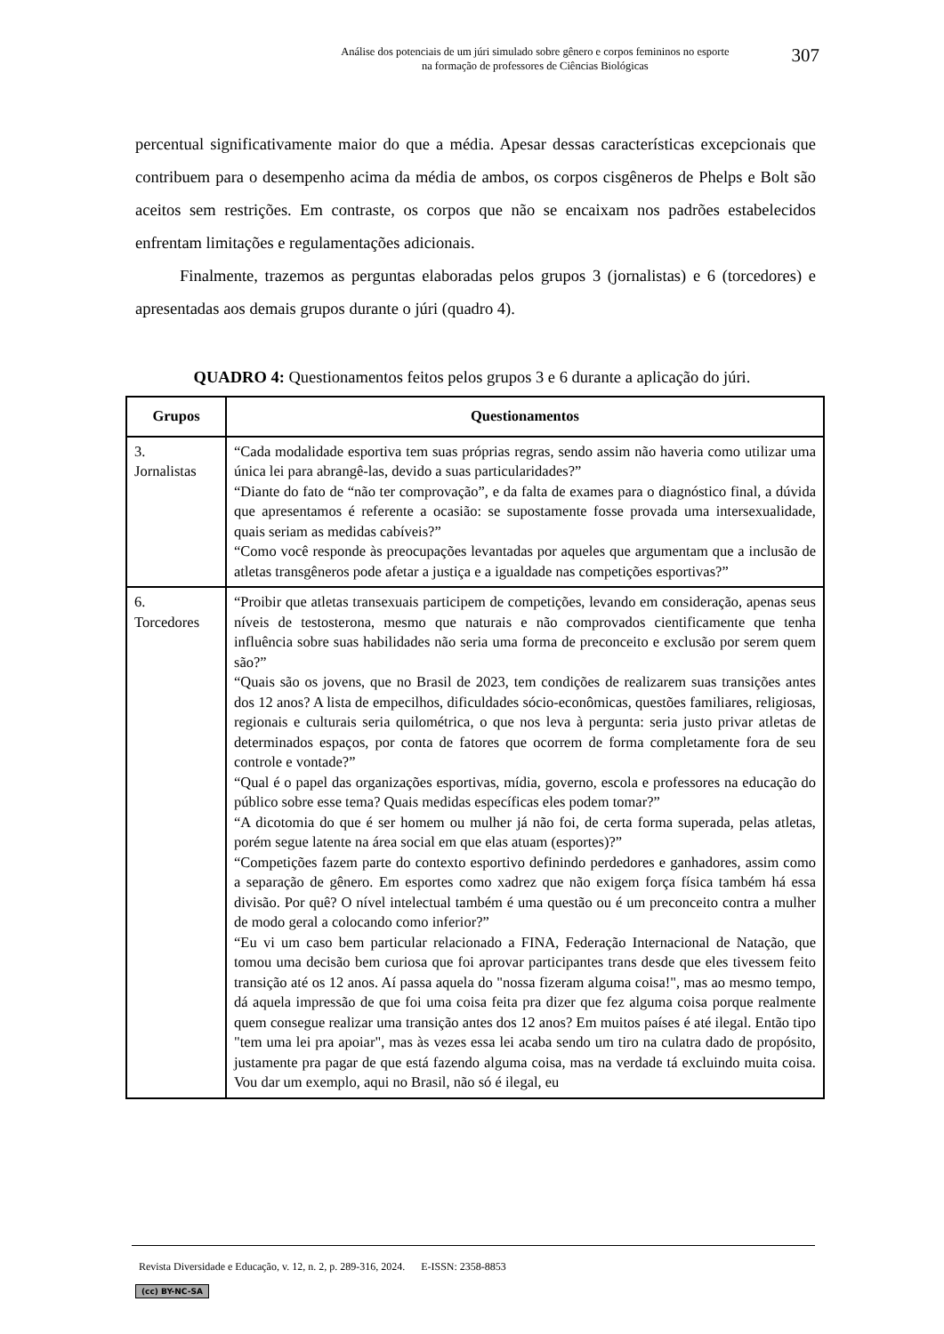Análise dos potenciais de um júri simulado sobre gênero e corpos femininos no esporte
na formação de professores de Ciências Biológicas
307
percentual significativamente maior do que a média. Apesar dessas características excepcionais que contribuem para o desempenho acima da média de ambos, os corpos cisgêneros de Phelps e Bolt são aceitos sem restrições. Em contraste, os corpos que não se encaixam nos padrões estabelecidos enfrentam limitações e regulamentações adicionais.
Finalmente, trazemos as perguntas elaboradas pelos grupos 3 (jornalistas) e 6 (torcedores) e apresentadas aos demais grupos durante o júri (quadro 4).
QUADRO 4: Questionamentos feitos pelos grupos 3 e 6 durante a aplicação do júri.
| Grupos | Questionamentos |
| --- | --- |
| 3. Jornalistas | “Cada modalidade esportiva tem suas próprias regras, sendo assim não haveria como utilizar uma única lei para abrangê-las, devido a suas particularidades?” “Diante do fato de “não ter comprovação”, e da falta de exames para o diagnóstico final, a dúvida que apresentamos é referente a ocasião: se supostamente fosse provada uma intersexualidade, quais seriam as medidas cabíveis?” “Como você responde às preocupações levantadas por aqueles que argumentam que a inclusão de atletas transgêneros pode afetar a justiça e a igualdade nas competições esportivas?” |
| 6. Torcedores | “Proibir que atletas transexuais participem de competições, levando em consideração, apenas seus níveis de testosterona, mesmo que naturais e não comprovados cientificamente que tenha influência sobre suas habilidades não seria uma forma de preconceito e exclusão por serem quem são?” “Quais são os jovens, que no Brasil de 2023, tem condições de realizarem suas transições antes dos 12 anos? A lista de empecilhos, dificuldades sócio-econômicas, questões familiares, religiosas, regionais e culturais seria quilométrica, o que nos leva à pergunta: seria justo privar atletas de determinados espaços, por conta de fatores que ocorrem de forma completamente fora de seu controle e vontade?” “Qual é o papel das organizações esportivas, mídia, governo, escola e professores na educação do público sobre esse tema? Quais medidas específicas eles podem tomar?” “A dicotomia do que é ser homem ou mulher já não foi, de certa forma superada, pelas atletas, porém segue latente na área social em que elas atuam (esportes)?” “Competições fazem parte do contexto esportivo definindo perdedores e ganhadores, assim como a separação de gênero. Em esportes como xadrez que não exigem força física também há essa divisão. Por quê? O nível intelectual também é uma questão ou é um preconceito contra a mulher de modo geral a colocando como inferior?” “Eu vi um caso bem particular relacionado a FINA, Federação Internacional de Natação, que tomou uma decisão bem curiosa que foi aprovar participantes trans desde que eles tivessem feito transição até os 12 anos. Aí passa aquela do "nossa fizeram alguma coisa!", mas ao mesmo tempo, dá aquela impressão de que foi uma coisa feita pra dizer que fez alguma coisa porque realmente quem consegue realizar uma transição antes dos 12 anos? Em muitos países é até ilegal. Então tipo "tem uma lei pra apoiar", mas às vezes essa lei acaba sendo um tiro na culatra dado de propósito, justamente pra pagar de que está fazendo alguma coisa, mas na verdade tá excluindo muita coisa. Vou dar um exemplo, aqui no Brasil, não só é ilegal, eu |
Revista Diversidade e Educação, v. 12, n. 2, p. 289-316, 2024. E-ISSN: 2358-8853
(cc) BY-NC-SA